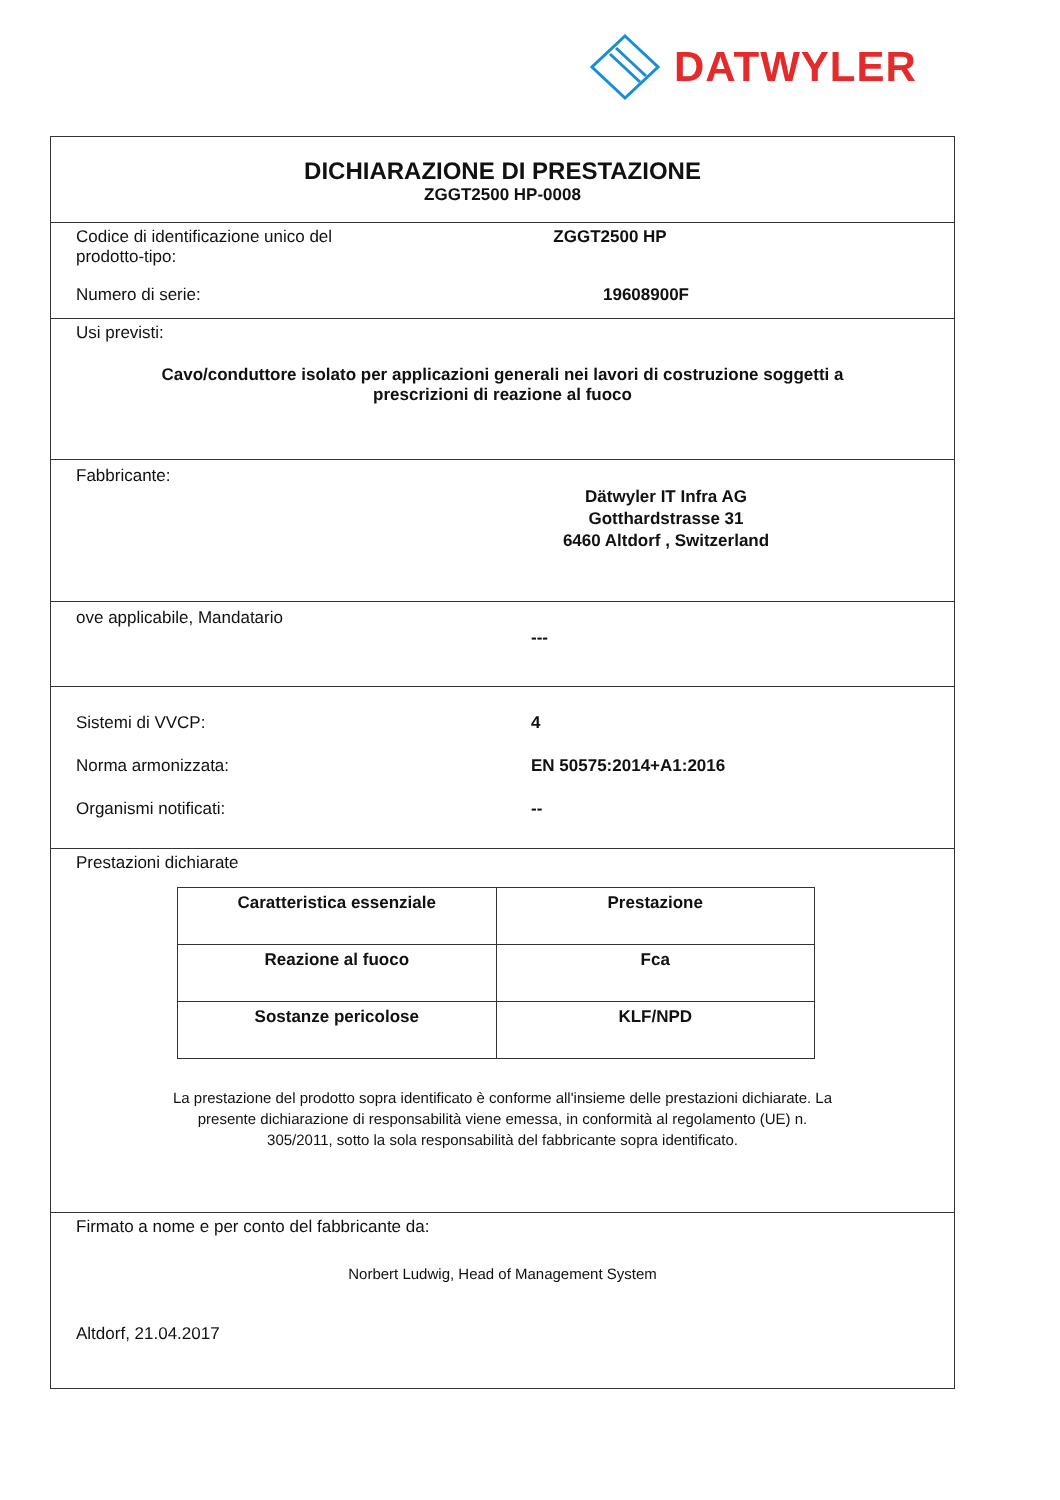DATWYLER
DICHIARAZIONE DI PRESTAZIONE
ZGGT2500 HP-0008
Codice di identificazione unico del prodotto-tipo:
ZGGT2500 HP
Numero di serie: 19608900F
Usi previsti:
Cavo/conduttore isolato per applicazioni generali nei lavori di costruzione soggetti a
prescrizioni di reazione al fuoco
Fabbricante:
Dätwyler IT Infra AG
Gotthardstrasse 31
6460 Altdorf , Switzerland
ove applicabile, Mandatario
---
Sistemi di VVCP: 4
Norma armonizzata: EN 50575:2014+A1:2016
Organismi notificati: --
Prestazioni dichiarate
| Caratteristica essenziale | Prestazione |
| Reazione al fuoco | Fca |
| Sostanze pericolose | KLF/NPD |
La prestazione del prodotto sopra identificato è conforme all'insieme delle prestazioni dichiarate. La
presente dichiarazione di responsabilità viene emessa, in conformità al regolamento (UE) n.
305/2011, sotto la sola responsabilità del fabbricante sopra identificato.
Firmato a nome e per conto del fabbricante da:
Norbert Ludwig, Head of Management System
Altdorf, 21.04.2017